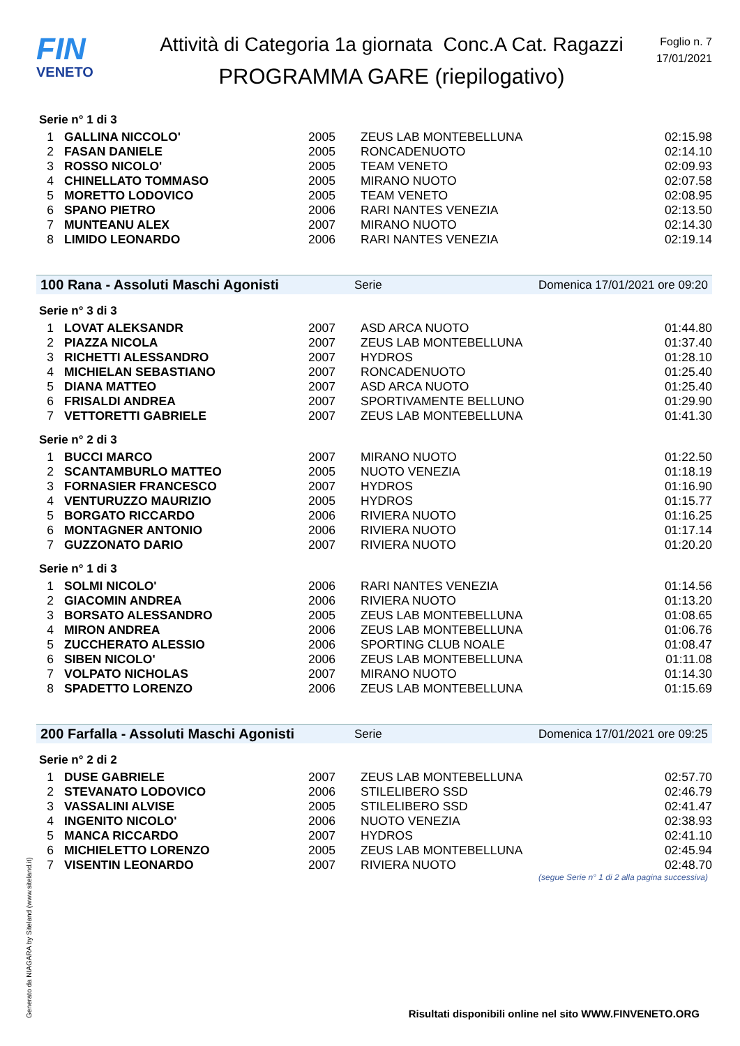FIN
VENETO
Attività di Categoria 1a giornata Conc.A Cat. Ragazzi
PROGRAMMA GARE (riepilogativo)
Foglio n. 7
17/01/2021
Serie n° 1 di 3
| 1 | GALLINA NICCOLO' | 2005 | ZEUS LAB MONTEBELLUNA | 02:15.98 |
| 2 | FASAN DANIELE | 2005 | RONCADENUOTO | 02:14.10 |
| 3 | ROSSO NICOLO' | 2005 | TEAM VENETO | 02:09.93 |
| 4 | CHINELLATO TOMMASO | 2005 | MIRANO NUOTO | 02:07.58 |
| 5 | MORETTO LODOVICO | 2005 | TEAM VENETO | 02:08.95 |
| 6 | SPANO PIETRO | 2006 | RARI NANTES VENEZIA | 02:13.50 |
| 7 | MUNTEANU ALEX | 2007 | MIRANO NUOTO | 02:14.30 |
| 8 | LIMIDO LEONARDO | 2006 | RARI NANTES VENEZIA | 02:19.14 |
100 Rana - Assoluti Maschi Agonisti Serie Domenica 17/01/2021 ore 09:20
Serie n° 3 di 3
| 1 | LOVAT ALEKSANDR | 2007 | ASD ARCA NUOTO | 01:44.80 |
| 2 | PIAZZA NICOLA | 2007 | ZEUS LAB MONTEBELLUNA | 01:37.40 |
| 3 | RICHETTI ALESSANDRO | 2007 | HYDROS | 01:28.10 |
| 4 | MICHIELAN SEBASTIANO | 2007 | RONCADENUOTO | 01:25.40 |
| 5 | DIANA MATTEO | 2007 | ASD ARCA NUOTO | 01:25.40 |
| 6 | FRISALDI ANDREA | 2007 | SPORTIVAMENTE BELLUNO | 01:29.90 |
| 7 | VETTORETTI GABRIELE | 2007 | ZEUS LAB MONTEBELLUNA | 01:41.30 |
Serie n° 2 di 3
| 1 | BUCCI MARCO | 2007 | MIRANO NUOTO | 01:22.50 |
| 2 | SCANTAMBURLO MATTEO | 2005 | NUOTO VENEZIA | 01:18.19 |
| 3 | FORNASIER FRANCESCO | 2007 | HYDROS | 01:16.90 |
| 4 | VENTURUZZO MAURIZIO | 2005 | HYDROS | 01:15.77 |
| 5 | BORGATO RICCARDO | 2006 | RIVIERA NUOTO | 01:16.25 |
| 6 | MONTAGNER ANTONIO | 2006 | RIVIERA NUOTO | 01:17.14 |
| 7 | GUZZONATO DARIO | 2007 | RIVIERA NUOTO | 01:20.20 |
Serie n° 1 di 3
| 1 | SOLMI NICOLO' | 2006 | RARI NANTES VENEZIA | 01:14.56 |
| 2 | GIACOMIN ANDREA | 2006 | RIVIERA NUOTO | 01:13.20 |
| 3 | BORSATO ALESSANDRO | 2005 | ZEUS LAB MONTEBELLUNA | 01:08.65 |
| 4 | MIRON ANDREA | 2006 | ZEUS LAB MONTEBELLUNA | 01:06.76 |
| 5 | ZUCCHERATO ALESSIO | 2006 | SPORTING CLUB NOALE | 01:08.47 |
| 6 | SIBEN NICOLO' | 2006 | ZEUS LAB MONTEBELLUNA | 01:11.08 |
| 7 | VOLPATO NICHOLAS | 2007 | MIRANO NUOTO | 01:14.30 |
| 8 | SPADETTO LORENZO | 2006 | ZEUS LAB MONTEBELLUNA | 01:15.69 |
200 Farfalla - Assoluti Maschi Agonisti Serie Domenica 17/01/2021 ore 09:25
Serie n° 2 di 2
| 1 | DUSE GABRIELE | 2007 | ZEUS LAB MONTEBELLUNA | 02:57.70 |
| 2 | STEVANATO LODOVICO | 2006 | STILELIBERO SSD | 02:46.79 |
| 3 | VASSALINI ALVISE | 2005 | STILELIBERO SSD | 02:41.47 |
| 4 | INGENITO NICOLO' | 2006 | NUOTO VENEZIA | 02:38.93 |
| 5 | MANCA RICCARDO | 2007 | HYDROS | 02:41.10 |
| 6 | MICHIELETTO LORENZO | 2005 | ZEUS LAB MONTEBELLUNA | 02:45.94 |
| 7 | VISENTIN LEONARDO | 2007 | RIVIERA NUOTO | 02:48.70 |
(segue Serie n° 1 di 2 alla pagina successiva)
Generato da NIAGARA by Siteland (www.siteland.it)
Risultati disponibili online nel sito WWW.FINVENETO.ORG